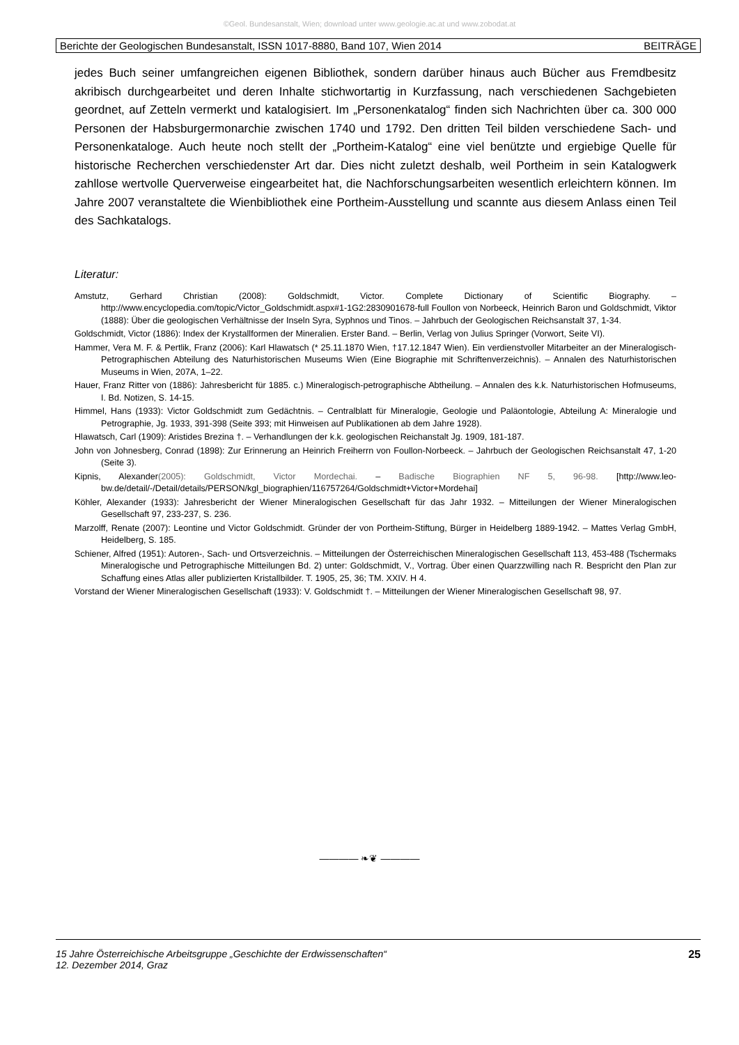©Geol. Bundesanstalt, Wien; download unter www.geologie.ac.at und www.zobodat.at
Berichte der Geologischen Bundesanstalt, ISSN 1017-8880, Band 107, Wien 2014 BEITRÄGE
jedes Buch seiner umfangreichen eigenen Bibliothek, sondern darüber hinaus auch Bücher aus Fremdbesitz akribisch durchgearbeitet und deren Inhalte stichwortartig in Kurzfassung, nach verschiedenen Sachgebieten geordnet, auf Zetteln vermerkt und katalogisiert. Im „Personenkatalog“ finden sich Nachrichten über ca. 300 000 Personen der Habsburgermonarchie zwischen 1740 und 1792. Den dritten Teil bilden verschiedene Sach- und Personenkataloge. Auch heute noch stellt der „Portheim-Katalog“ eine viel benützte und ergiebige Quelle für historische Recherchen verschiedenster Art dar. Dies nicht zuletzt deshalb, weil Portheim in sein Katalogwerk zahllose wertvolle Querverweise eingearbeitet hat, die Nachforschungsarbeiten wesentlich erleichtern können. Im Jahre 2007 veranstaltete die Wienbibliothek eine Portheim-Ausstellung und scannte aus diesem Anlass einen Teil des Sachkatalogs.
Literatur:
Amstutz, Gerhard Christian (2008): Goldschmidt, Victor. Complete Dictionary of Scientific Biography. – http://www.encyclopedia.com/topic/Victor_Goldschmidt.aspx#1-1G2:2830901678-full Foullon von Norbeeck, Heinrich Baron und Goldschmidt, Viktor (1888): Über die geologischen Verhältnisse der Inseln Syra, Syphnos und Tinos. – Jahrbuch der Geologischen Reichsanstalt 37, 1-34.
Goldschmidt, Victor (1886): Index der Krystallformen der Mineralien. Erster Band. – Berlin, Verlag von Julius Springer (Vorwort, Seite VI).
Hammer, Vera M. F. & Pertlik, Franz (2006): Karl Hlawatsch (* 25.11.1870 Wien, †17.12.1847 Wien). Ein verdienstvoller Mitarbeiter an der Mineralogisch-Petrographischen Abteilung des Naturhistorischen Museums Wien (Eine Biographie mit Schriftenverzeichnis). – Annalen des Naturhistorischen Museums in Wien, 207A, 1–22.
Hauer, Franz Ritter von (1886): Jahresbericht für 1885. c.) Mineralogisch-petrographische Abtheilung. – Annalen des k.k. Naturhistorischen Hofmuseums, I. Bd. Notizen, S. 14-15.
Himmel, Hans (1933): Victor Goldschmidt zum Gedächtnis. – Centralblatt für Mineralogie, Geologie und Paläontologie, Abteilung A: Mineralogie und Petrographie, Jg. 1933, 391-398 (Seite 393; mit Hinweisen auf Publikationen ab dem Jahre 1928).
Hlawatsch, Carl (1909): Aristides Brezina †. – Verhandlungen der k.k. geologischen Reichanstalt Jg. 1909, 181-187.
John von Johnesberg, Conrad (1898): Zur Erinnerung an Heinrich Freiherrn von Foullon-Norbeeck. – Jahrbuch der Geologischen Reichsanstalt 47, 1-20 (Seite 3).
Kipnis, Alexander(2005): Goldschmidt, Victor Mordechai. – Badische Biographien NF 5, 96-98. [http://www.leo-bw.de/detail/-/Detail/details/PERSON/kgl_biographien/116757264/Goldschmidt+Victor+Mordehai]
Köhler, Alexander (1933): Jahresbericht der Wiener Mineralogischen Gesellschaft für das Jahr 1932. – Mitteilungen der Wiener Mineralogischen Gesellschaft 97, 233-237, S. 236.
Marzolff, Renate (2007): Leontine und Victor Goldschmidt. Gründer der von Portheim-Stiftung, Bürger in Heidelberg 1889-1942. – Mattes Verlag GmbH, Heidelberg, S. 185.
Schiener, Alfred (1951): Autoren-, Sach- und Ortsverzeichnis. – Mitteilungen der Österreichischen Mineralogischen Gesellschaft 113, 453-488 (Tschermaks Mineralogische und Petrographische Mitteilungen Bd. 2) unter: Goldschmidt, V., Vortrag. Über einen Quarzzwilling nach R. Bespricht den Plan zur Schaffung eines Atlas aller publizierten Kristallbilder. T. 1905, 25, 36; TM. XXIV. H 4.
Vorstand der Wiener Mineralogischen Gesellschaft (1933): V. Goldschmidt †. – Mitteilungen der Wiener Mineralogischen Gesellschaft 98, 97.
———— ❧❦ ————
15 Jahre Österreichische Arbeitsgruppe „Geschichte der Erdwissenschaften“
12. Dezember 2014, Graz 25